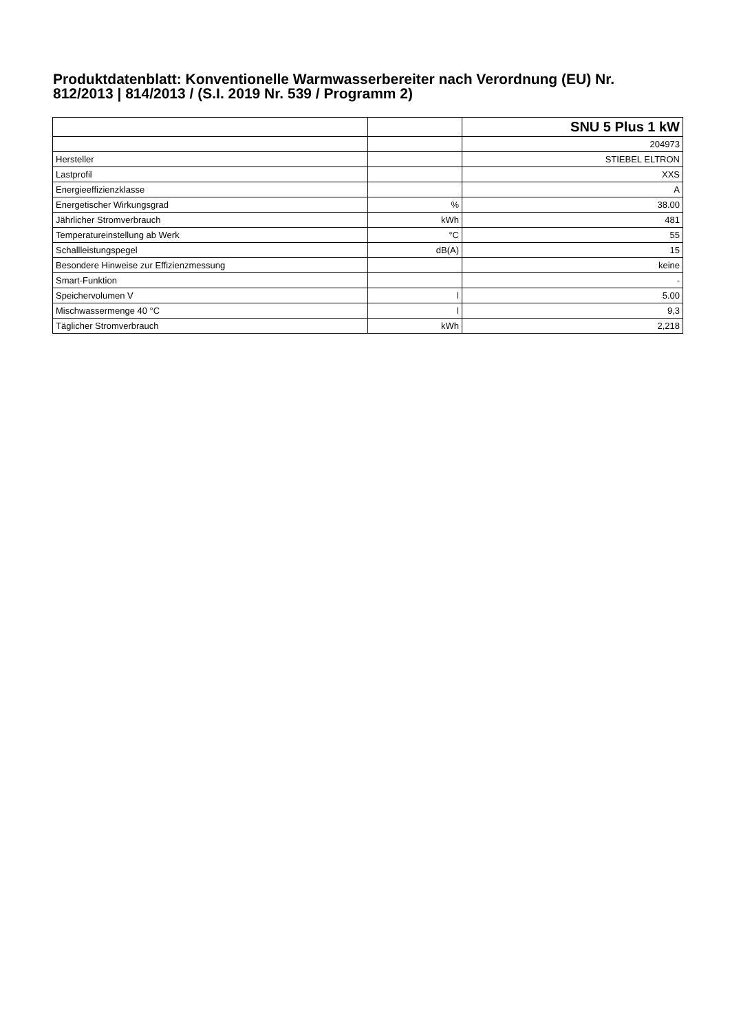Produktdatenblatt: Konventionelle Warmwasserbereiter nach Verordnung (EU) Nr. 812/2013 | 814/2013 / (S.I. 2019 Nr. 539 / Programm 2)
| | | SNU 5 Plus 1 kW |
| | | 204973 |
| Hersteller | | STIEBEL ELTRON |
| Lastprofil | | XXS |
| Energieeffizienzklasse | | A |
| Energetischer Wirkungsgrad | % | 38.00 |
| Jährlicher Stromverbrauch | kWh | 481 |
| Temperatureinstellung ab Werk | °C | 55 |
| Schallleistungspegel | dB(A) | 15 |
| Besondere Hinweise zur Effizienzmessung | | keine |
| Smart-Funktion | | - |
| Speichervolumen V | l | 5.00 |
| Mischwassermenge 40 °C | l | 9,3 |
| Täglicher Stromverbrauch | kWh | 2,218 |